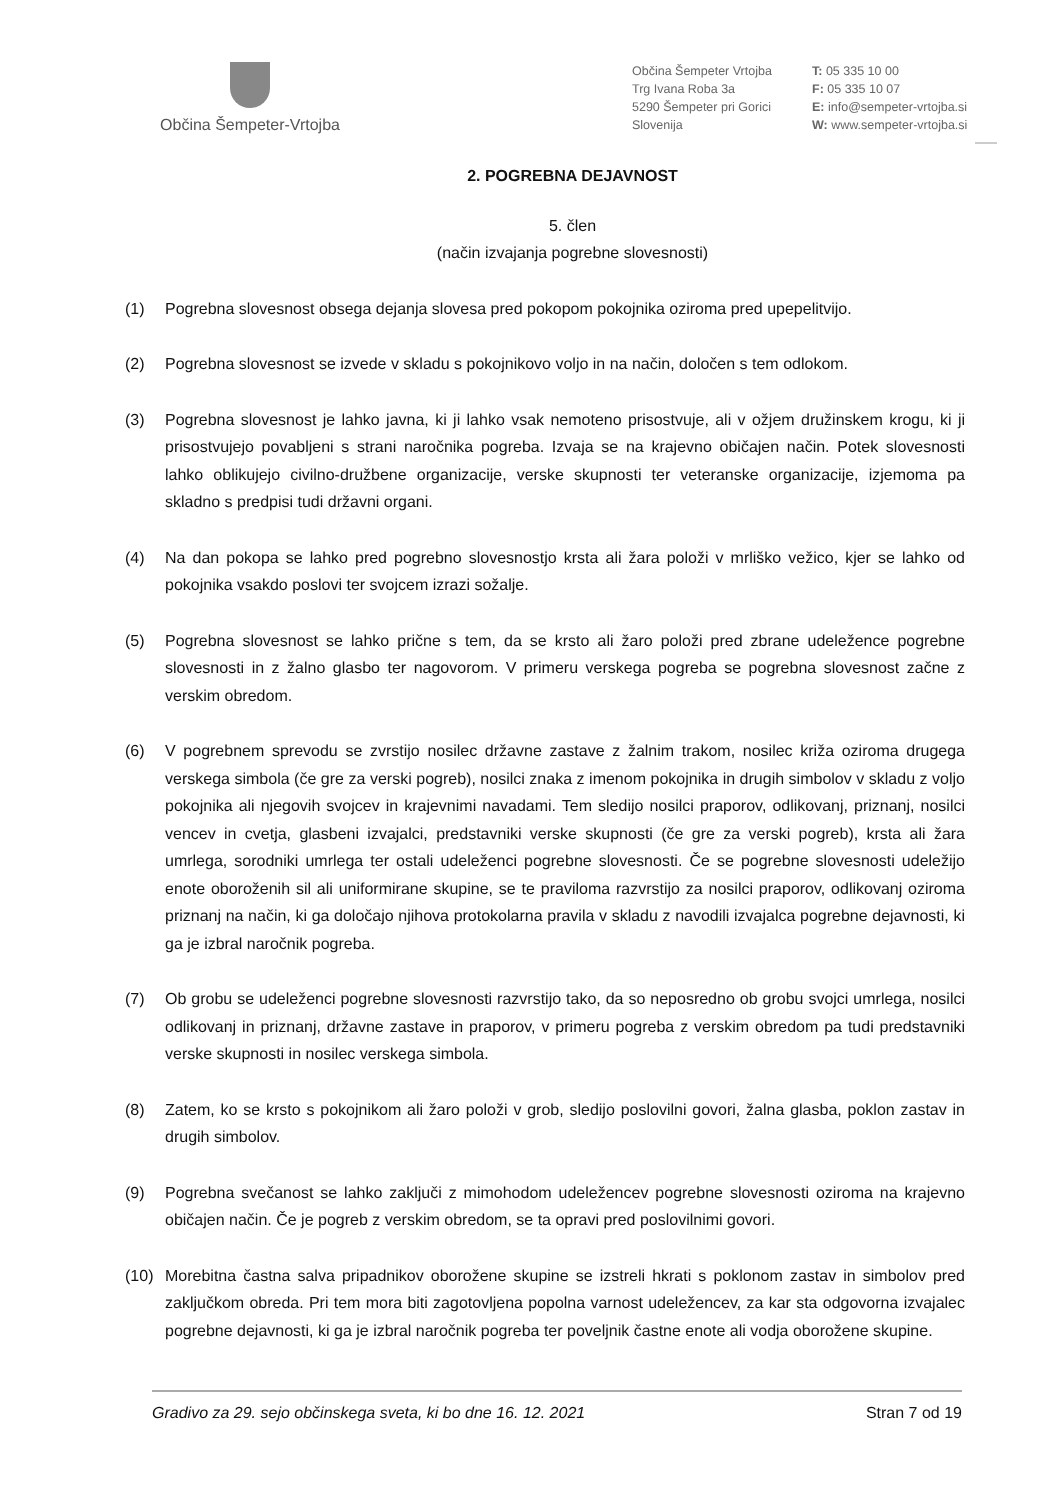Občina Šempeter-Vrtojba
Občina Šempeter Vrtojba
Trg Ivana Roba 3a
5290 Šempeter pri Gorici
Slovenija
T: 05 335 10 00
F: 05 335 10 07
E: info@sempeter-vrtojba.si
W: www.sempeter-vrtojba.si
2. POGREBNA DEJAVNOST
5. člen
(način izvajanja pogrebne slovesnosti)
(1) Pogrebna slovesnost obsega dejanja slovesa pred pokopom pokojnika oziroma pred upepelitvijo.
(2) Pogrebna slovesnost se izvede v skladu s pokojnikovo voljo in na način, določen s tem odlokom.
(3) Pogrebna slovesnost je lahko javna, ki ji lahko vsak nemoteno prisostvuje, ali v ožjem družinskem krogu, ki ji prisostvujejo povabljeni s strani naročnika pogreba. Izvaja se na krajevno običajen način. Potek slovesnosti lahko oblikujejo civilno-družbene organizacije, verske skupnosti ter veteranske organizacije, izjemoma pa skladno s predpisi tudi državni organi.
(4) Na dan pokopa se lahko pred pogrebno slovesnostjo krsta ali žara položi v mrliško vežico, kjer se lahko od pokojnika vsakdo poslovi ter svojcem izrazi sožalje.
(5) Pogrebna slovesnost se lahko prične s tem, da se krsto ali žaro položi pred zbrane udeležence pogrebne slovesnosti in z žalno glasbo ter nagovorom. V primeru verskega pogreba se pogrebna slovesnost začne z verskim obredom.
(6) V pogrebnem sprevodu se zvrstijo nosilec državne zastave z žalnim trakom, nosilec križa oziroma drugega verskega simbola (če gre za verski pogreb), nosilci znaka z imenom pokojnika in drugih simbolov v skladu z voljo pokojnika ali njegovih svojcev in krajevnimi navadami. Tem sledijo nosilci praporov, odlikovanj, priznanj, nosilci vencev in cvetja, glasbeni izvajalci, predstavniki verske skupnosti (če gre za verski pogreb), krsta ali žara umrlega, sorodniki umrlega ter ostali udeleženci pogrebne slovesnosti. Če se pogrebne slovesnosti udeležijo enote oboroženih sil ali uniformirane skupine, se te praviloma razvrstijo za nosilci praporov, odlikovanj oziroma priznanj na način, ki ga določajo njihova protokolarna pravila v skladu z navodili izvajalca pogrebne dejavnosti, ki ga je izbral naročnik pogreba.
(7) Ob grobu se udeleženci pogrebne slovesnosti razvrstijo tako, da so neposredno ob grobu svojci umrlega, nosilci odlikovanj in priznanj, državne zastave in praporov, v primeru pogreba z verskim obredom pa tudi predstavniki verske skupnosti in nosilec verskega simbola.
(8) Zatem, ko se krsto s pokojnikom ali žaro položi v grob, sledijo poslovilni govori, žalna glasba, poklon zastav in drugih simbolov.
(9) Pogrebna svečanost se lahko zaključi z mimohodom udeležencev pogrebne slovesnosti oziroma na krajevno običajen način. Če je pogreb z verskim obredom, se ta opravi pred poslovilnimi govori.
(10) Morebitna častna salva pripadnikov oborožene skupine se izstreli hkrati s poklonom zastav in simbolov pred zaključkom obreda. Pri tem mora biti zagotovljena popolna varnost udeležencev, za kar sta odgovorna izvajalec pogrebne dejavnosti, ki ga je izbral naročnik pogreba ter poveljnik častne enote ali vodja oborožene skupine.
Gradivo za 29. sejo občinskega sveta, ki bo dne 16. 12. 2021 Stran 7 od 19